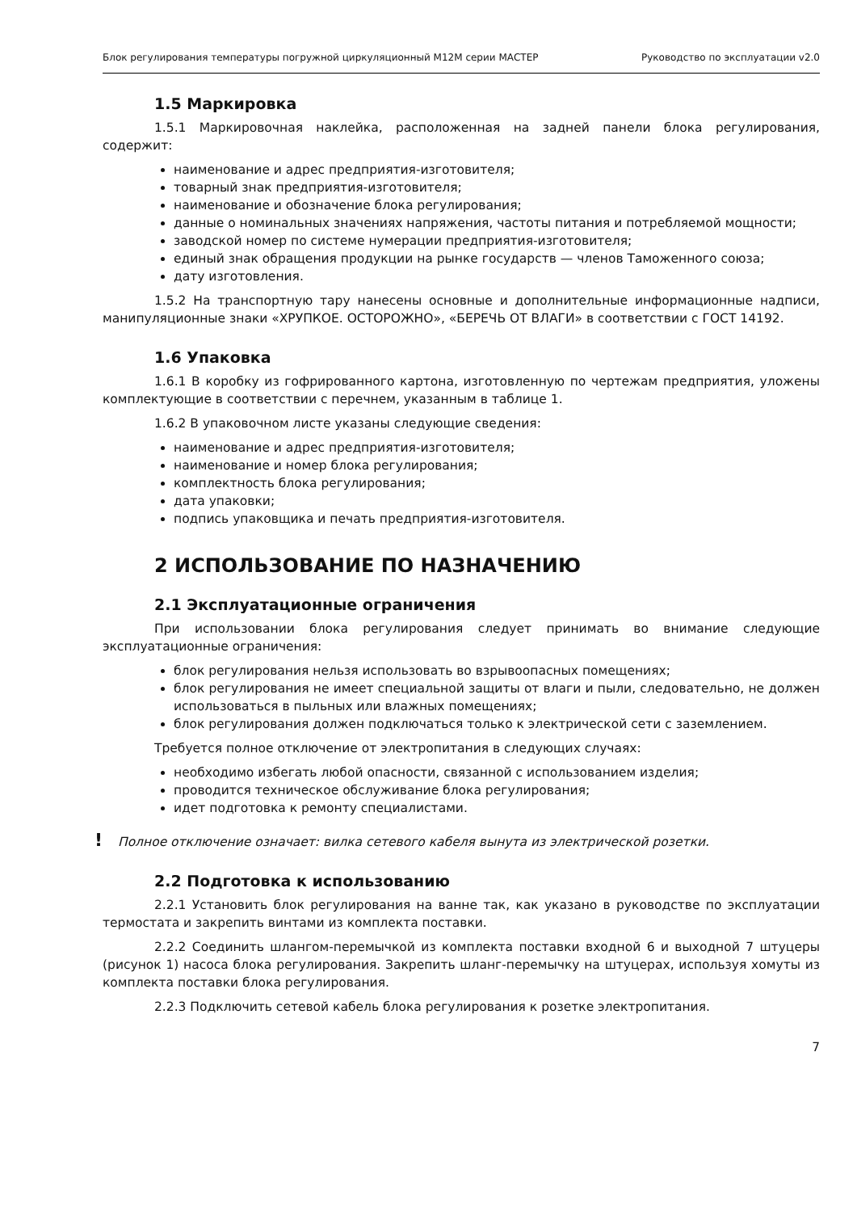Блок регулирования температуры погружной циркуляционный М12М серии МАСТЕР Руководство по эксплуатации v2.0
1.5 Маркировка
1.5.1 Маркировочная наклейка, расположенная на задней панели блока регулирования, содержит:
наименование и адрес предприятия-изготовителя;
товарный знак предприятия-изготовителя;
наименование и обозначение блока регулирования;
данные о номинальных значениях напряжения, частоты питания и потребляемой мощности;
заводской номер по системе нумерации предприятия-изготовителя;
единый знак обращения продукции на рынке государств — членов Таможенного союза;
дату изготовления.
1.5.2 На транспортную тару нанесены основные и дополнительные информационные надписи, манипуляционные знаки «ХРУПКОЕ. ОСТОРОЖНО», «БЕРЕЧЬ ОТ ВЛАГИ» в соответствии с ГОСТ 14192.
1.6 Упаковка
1.6.1 В коробку из гофрированного картона, изготовленную по чертежам предприятия, уложены комплектующие в соответствии с перечнем, указанным в таблице 1.
1.6.2 В упаковочном листе указаны следующие сведения:
наименование и адрес предприятия-изготовителя;
наименование и номер блока регулирования;
комплектность блока регулирования;
дата упаковки;
подпись упаковщика и печать предприятия-изготовителя.
2 ИСПОЛЬЗОВАНИЕ ПО НАЗНАЧЕНИЮ
2.1 Эксплуатационные ограничения
При использовании блока регулирования следует принимать во внимание следующие эксплуатационные ограничения:
блок регулирования нельзя использовать во взрывоопасных помещениях;
блок регулирования не имеет специальной защиты от влаги и пыли, следовательно, не должен использоваться в пыльных или влажных помещениях;
блок регулирования должен подключаться только к электрической сети с заземлением.
Требуется полное отключение от электропитания в следующих случаях:
необходимо избегать любой опасности, связанной с использованием изделия;
проводится техническое обслуживание блока регулирования;
идет подготовка к ремонту специалистами.
! Полное отключение означает: вилка сетевого кабеля вынута из электрической розетки.
2.2 Подготовка к использованию
2.2.1 Установить блок регулирования на ванне так, как указано в руководстве по эксплуатации термостата и закрепить винтами из комплекта поставки.
2.2.2 Соединить шлангом-перемычкой из комплекта поставки входной 6 и выходной 7 штуцеры (рисунок 1) насоса блока регулирования. Закрепить шланг-перемычку на штуцерах, используя хомуты из комплекта поставки блока регулирования.
2.2.3 Подключить сетевой кабель блока регулирования к розетке электропитания.
7